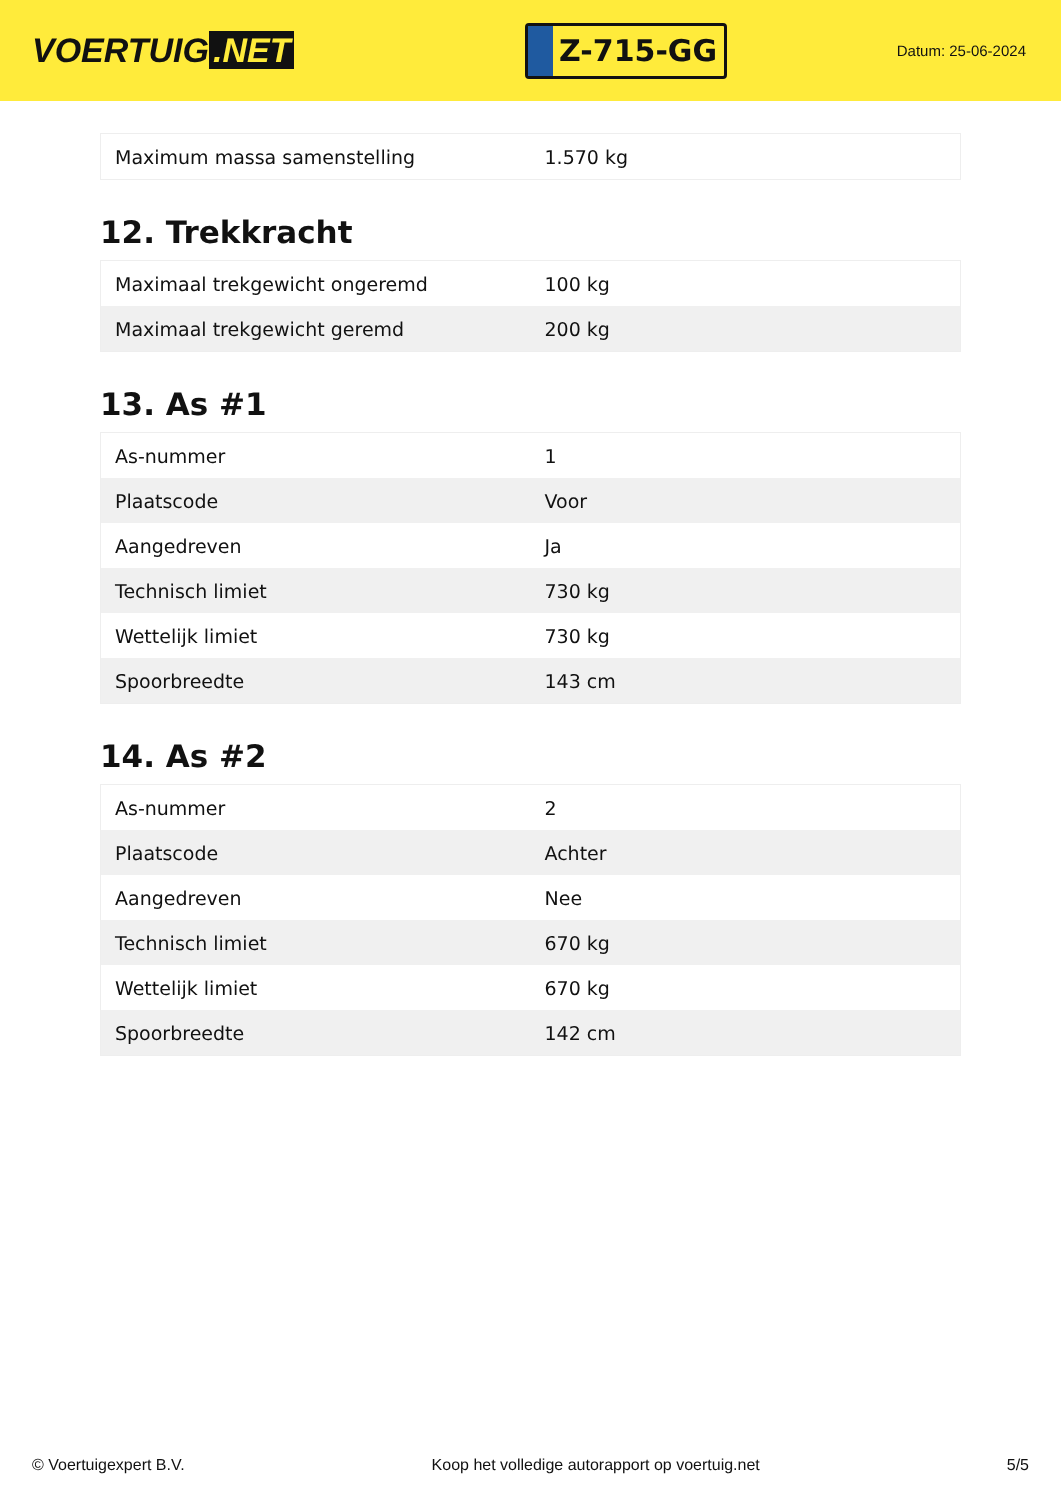VOERTUIG.NET
Z-715-GG
Datum: 25-06-2024
| Maximum massa samenstelling | 1.570 kg |
12. Trekkracht
| Maximaal trekgewicht ongeremd | 100 kg |
| Maximaal trekgewicht geremd | 200 kg |
13. As #1
| As-nummer | 1 |
| Plaatscode | Voor |
| Aangedreven | Ja |
| Technisch limiet | 730 kg |
| Wettelijk limiet | 730 kg |
| Spoorbreedte | 143 cm |
14. As #2
| As-nummer | 2 |
| Plaatscode | Achter |
| Aangedreven | Nee |
| Technisch limiet | 670 kg |
| Wettelijk limiet | 670 kg |
| Spoorbreedte | 142 cm |
© Voertuigexpert B.V. Koop het volledige autorapport op voertuig.net 5/5